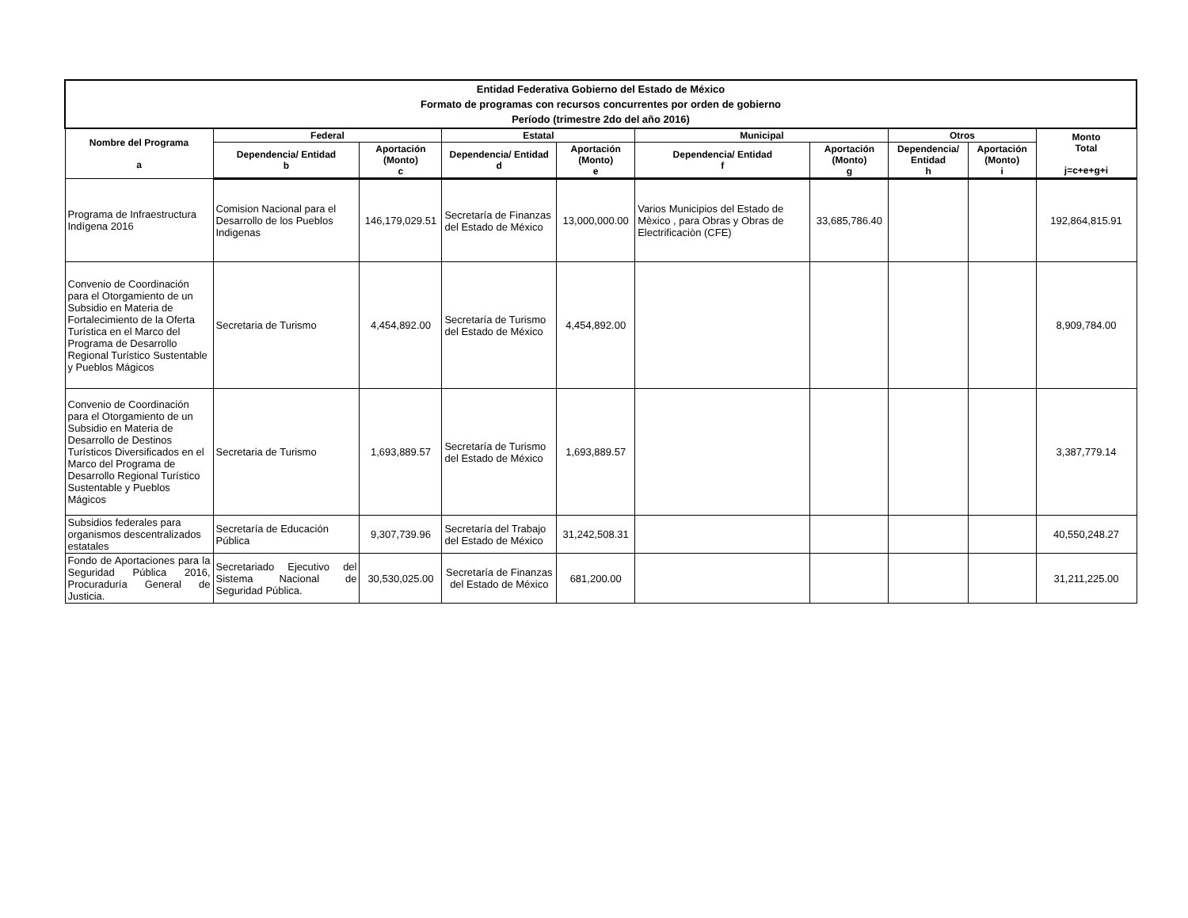| Entidad Federativa Gobierno del Estado de México Formato de programas con recursos concurrentes por orden de gobierno Período (trimestre 2do del año 2016) | | | | | | | | | |
| --- | --- | --- | --- | --- | --- | --- | --- | --- | --- |
| Nombre del Programa a | Federal | | Estatal | | Municipal | | Otros | | Monto Total j=c+e+g+i |
| | Dependencia/ Entidad b | Aportación (Monto) c | Dependencia/ Entidad d | Aportación (Monto) e | Dependencia/ Entidad f | Aportación (Monto) g | Dependencia/ Entidad h | Aportación (Monto) i | |
| Programa de Infraestructura Indígena 2016 | Comision Nacional para el Desarrollo de los Pueblos Indigenas | 146,179,029.51 | Secretaría de Finanzas del Estado de México | 13,000,000.00 | Varios Municipios del Estado de Mèxico , para Obras y Obras de Electrificaciòn (CFE) | 33,685,786.40 | | | 192,864,815.91 |
| Convenio de Coordinación para el Otorgamiento de un Subsidio en Materia de Fortalecimiento de la Oferta Turística en el Marco del Programa de Desarrollo Regional Turístico Sustentable y Pueblos Mágicos | Secretaria de Turismo | 4,454,892.00 | Secretaría de Turismo del Estado de México | 4,454,892.00 | | | | | 8,909,784.00 |
| Convenio de Coordinación para el Otorgamiento de un Subsidio en Materia de Desarrollo de Destinos Turísticos Diversificados en el Marco del Programa de Desarrollo Regional Turístico Sustentable y Pueblos Mágicos | Secretaria de Turismo | 1,693,889.57 | Secretaría de Turismo del Estado de México | 1,693,889.57 | | | | | 3,387,779.14 |
| Subsidios federales para organismos descentralizados estatales | Secretaría de Educación Pública | 9,307,739.96 | Secretaría del Trabajo del Estado de México | 31,242,508.31 | | | | | 40,550,248.27 |
| Fondo de Aportaciones para la Seguridad Pública 2016, Procuraduría General de Justicia. | Secretariado Ejecutivo del Sistema Nacional de Seguridad Pública. | 30,530,025.00 | Secretaría de Finanzas del Estado de México | 681,200.00 | | | | | 31,211,225.00 |